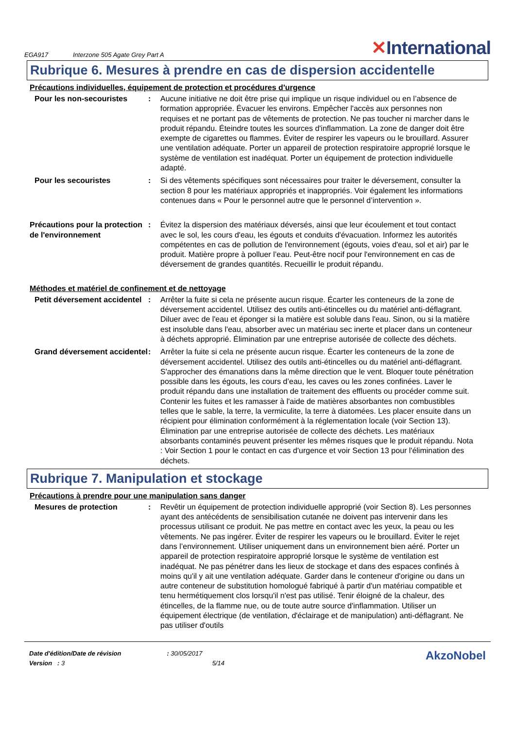EGA917
Interzone 505 Agate Grey Part A
✕International
Rubrique 6. Mesures à prendre en cas de dispersion accidentelle
Précautions individuelles, équipement de protection et procédures d'urgence
Pour les non-secouristes : Aucune initiative ne doit être prise qui implique un risque individuel ou en l’absence de formation appropriée. Évacuer les environs. Empêcher l'accès aux personnes non requises et ne portant pas de vêtements de protection. Ne pas toucher ni marcher dans le produit répandu. Éteindre toutes les sources d'inflammation. La zone de danger doit être exempte de cigarettes ou flammes. Éviter de respirer les vapeurs ou le brouillard. Assurer une ventilation adéquate. Porter un appareil de protection respiratoire approprié lorsque le système de ventilation est inadéquat. Porter un équipement de protection individuelle adapté.
Pour les secouristes : Si des vêtements spécifiques sont nécessaires pour traiter le déversement, consulter la section 8 pour les matériaux appropriés et inappropriés. Voir également les informations contenues dans « Pour le personnel autre que le personnel d’intervention ».
Précautions pour la protection de l'environnement
: Évitez la dispersion des matériaux déversés, ainsi que leur écoulement et tout contact avec le sol, les cours d'eau, les égouts et conduits d'évacuation. Informez les autorités compétentes en cas de pollution de l'environnement (égouts, voies d'eau, sol et air) par le produit. Matière propre à polluer l’eau. Peut-être nocif pour l'environnement en cas de déversement de grandes quantités. Recueillir le produit répandu.
Méthodes et matériel de confinement et de nettoyage
Petit déversement accidentel
: Arrêter la fuite si cela ne présente aucun risque. Écarter les conteneurs de la zone de déversement accidentel. Utilisez des outils anti-étincelles ou du matériel anti-déflagrant. Diluer avec de l'eau et éponger si la matière est soluble dans l'eau. Sinon, ou si la matière est insoluble dans l'eau, absorber avec un matériau sec inerte et placer dans un conteneur à déchets approprié. Élimination par une entreprise autorisée de collecte des déchets.
Grand déversement accidentel
: Arrêter la fuite si cela ne présente aucun risque. Écarter les conteneurs de la zone de déversement accidentel. Utilisez des outils anti-étincelles ou du matériel anti-déflagrant. S'approcher des émanations dans la même direction que le vent. Bloquer toute pénétration possible dans les égouts, les cours d’eau, les caves ou les zones confinées. Laver le produit répandu dans une installation de traitement des effluents ou procéder comme suit. Contenir les fuites et les ramasser à l'aide de matières absorbantes non combustibles telles que le sable, la terre, la vermiculite, la terre à diatomées. Les placer ensuite dans un récipient pour élimination conformément à la réglementation locale (voir Section 13). Élimination par une entreprise autorisée de collecte des déchets. Les matériaux absorbants contaminés peuvent présenter les mêmes risques que le produit répandu. Nota : Voir Section 1 pour le contact en cas d'urgence et voir Section 13 pour l'élimination des déchets.
Rubrique 7. Manipulation et stockage
Précautions à prendre pour une manipulation sans danger
Mesures de protection : Revêtir un équipement de protection individuelle approprié (voir Section 8). Les personnes ayant des antécédents de sensibilisation cutanée ne doivent pas intervenir dans les processus utilisant ce produit. Ne pas mettre en contact avec les yeux, la peau ou les vêtements. Ne pas ingérer. Éviter de respirer les vapeurs ou le brouillard. Éviter le rejet dans l’environnement. Utiliser uniquement dans un environnement bien aéré. Porter un appareil de protection respiratoire approprié lorsque le système de ventilation est inadéquat. Ne pas pénétrer dans les lieux de stockage et dans des espaces confinés à moins qu'il y ait une ventilation adéquate. Garder dans le conteneur d'origine ou dans un autre conteneur de substitution homologué fabriqué à partir d'un matériau compatible et tenu hermétiquement clos lorsqu'il n'est pas utilisé. Tenir éloigné de la chaleur, des étincelles, de la flamme nue, ou de toute autre source d'inflammation. Utiliser un équipement électrique (de ventilation, d'éclairage et de manipulation) anti-déflagrant. Ne pas utiliser d'outils
Date d'édition/Date de révision : 30/05/2017
Version : 3 5/14
AkzoNobel